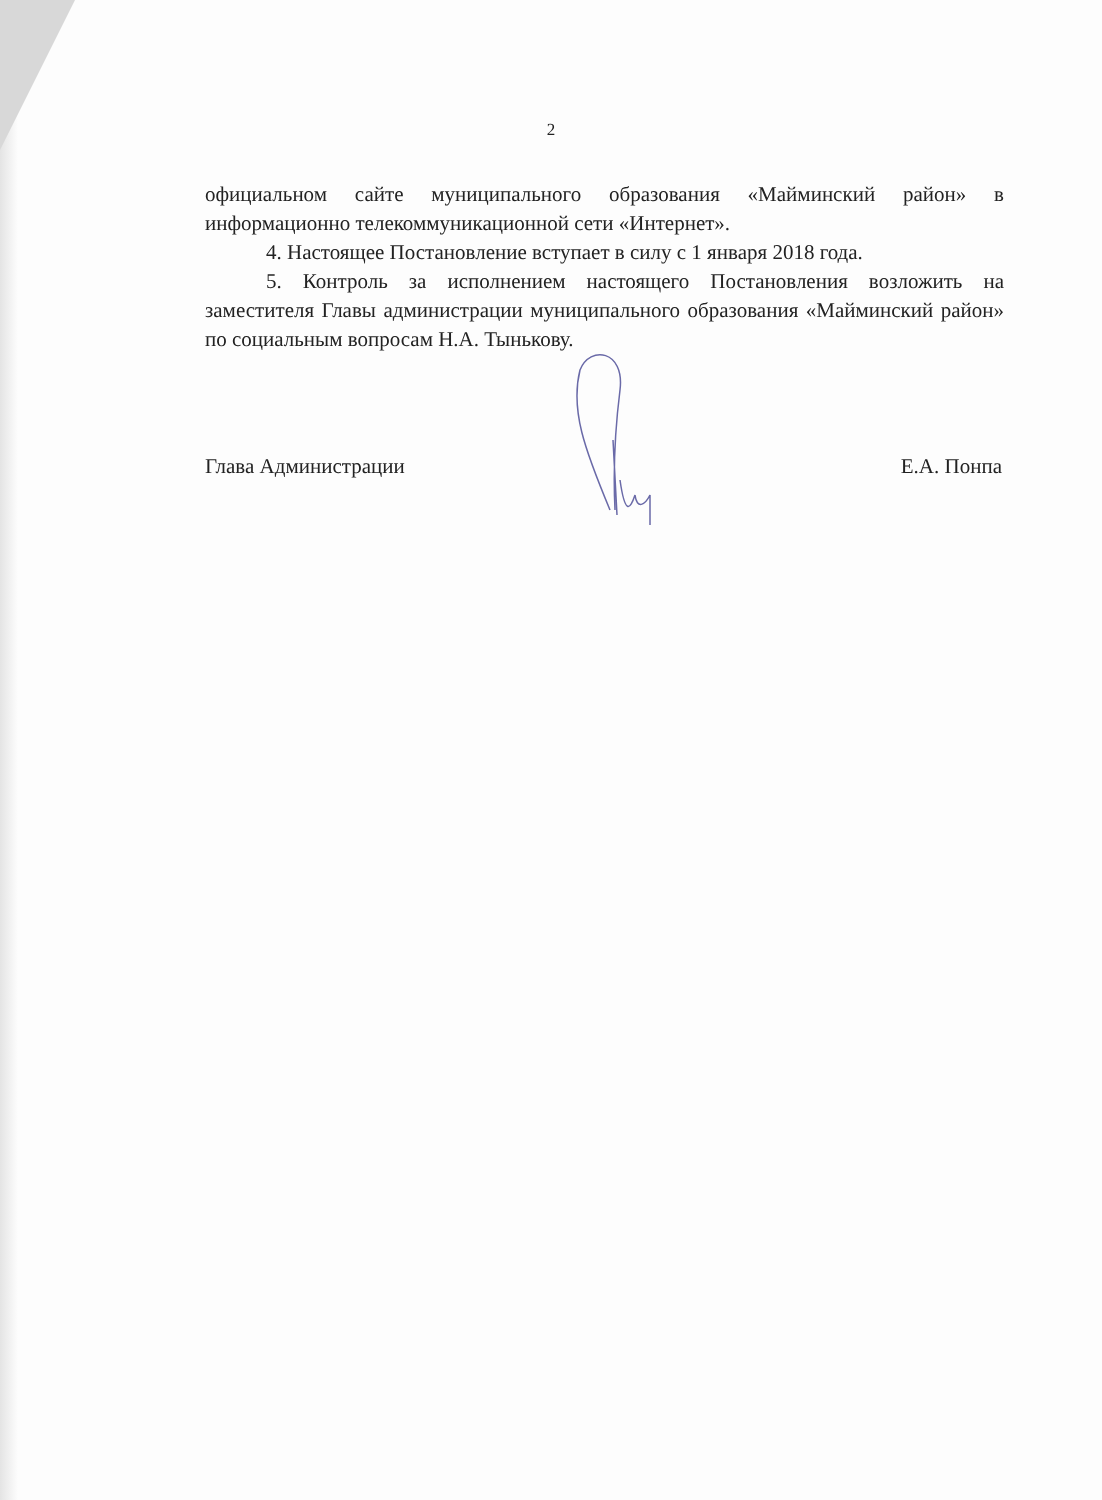2
официальном сайте муниципального образования «Майминский район» в информационно телекоммуникационной сети «Интернет».
4. Настоящее Постановление вступает в силу с 1 января 2018 года.
5. Контроль за исполнением настоящего Постановления возложить на заместителя Главы администрации муниципального образования «Майминский район» по социальным вопросам Н.А. Тынькову.
Глава Администрации Е.А. Понпа